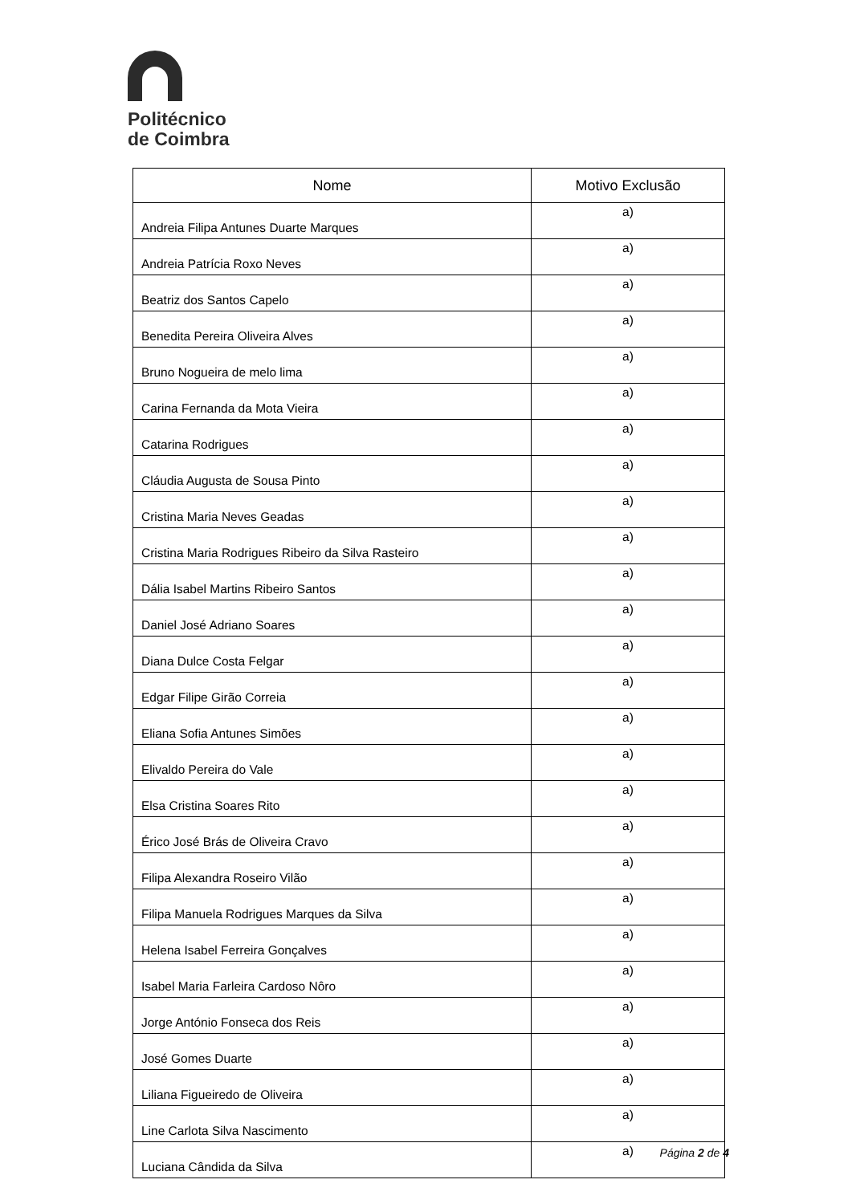Politécnico
de Coimbra
| Nome | Motivo Exclusão |
| --- | --- |
| Andreia Filipa Antunes Duarte Marques | a) |
| Andreia Patrícia Roxo Neves | a) |
| Beatriz dos Santos Capelo | a) |
| Benedita Pereira Oliveira Alves | a) |
| Bruno Nogueira de melo lima | a) |
| Carina Fernanda da Mota Vieira | a) |
| Catarina Rodrigues | a) |
| Cláudia Augusta de Sousa Pinto | a) |
| Cristina Maria Neves Geadas | a) |
| Cristina Maria Rodrigues Ribeiro da Silva Rasteiro | a) |
| Dália Isabel Martins Ribeiro Santos | a) |
| Daniel José Adriano Soares | a) |
| Diana Dulce Costa Felgar | a) |
| Edgar Filipe Girão Correia | a) |
| Eliana Sofia Antunes Simões | a) |
| Elivaldo Pereira do Vale | a) |
| Elsa Cristina Soares Rito | a) |
| Érico José Brás de Oliveira Cravo | a) |
| Filipa Alexandra Roseiro Vilão | a) |
| Filipa Manuela Rodrigues Marques da Silva | a) |
| Helena Isabel Ferreira Gonçalves | a) |
| Isabel Maria Farleira Cardoso Nôro | a) |
| Jorge António Fonseca dos Reis | a) |
| José Gomes Duarte | a) |
| Liliana Figueiredo de Oliveira | a) |
| Line Carlota Silva Nascimento | a) |
| Luciana Cândida da Silva | a) |
Página 2 de 4